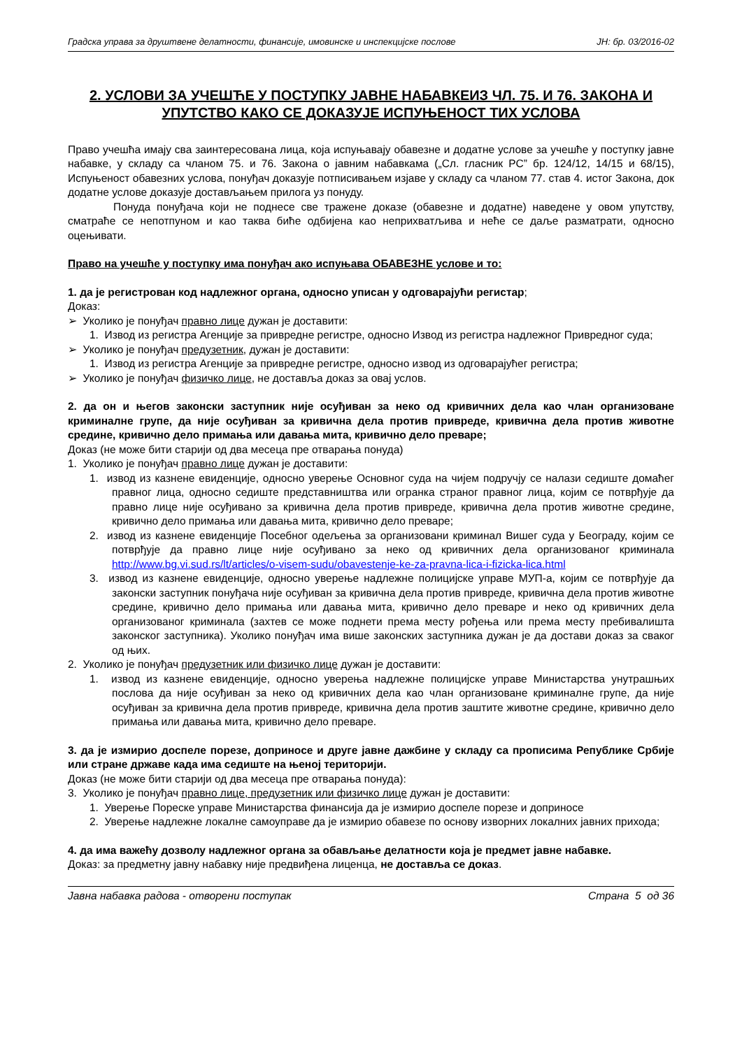Градска управа за друштвене делатности, финансије, имовинске и инспекцијске послове ЈН: бр. 03/2016-02
2. УСЛОВИ ЗА УЧЕШЋЕ У ПОСТУПКУ ЈАВНЕ НАБАВКЕИЗ ЧЛ. 75. И 76. ЗАКОНА И УПУТСТВО КАКО СЕ ДОКАЗУЈЕ ИСПУЊЕНОСТ ТИХ УСЛОВА
Право учешћа имају сва заинтересована лица, која испуњавају обавезне и додатне услове за учешће у поступку јавне набавке, у складу са чланом 75. и 76. Закона о јавним набавкама („Сл. гласник РС” бр. 124/12, 14/15 и 68/15), Испуњеност обавезних услова, понуђач доказује потписивањем изјаве у складу са чланом 77. став 4. истог Закона, док додатне услове доказује достављањем прилога уз понуду.
Понуда понуђача који не поднесе све тражене доказе (обавезне и додатне) наведене у овом упутству, сматраће се непотпуном и као таква биће одбијена као неприхватљива и неће се даље разматрати, односно оцењивати.
Право на учешће у поступку има понуђач ако испуњава ОБАВЕЗНЕ услове и то:
1. да је регистрован код надлежног органа, односно уписан у одговарајући регистар;
Доказ:
➢ Уколико је понуђач правно лице дужан је доставити:
1. Извод из регистра Агенције за привредне регистре, односно Извод из регистра надлежног Привредног суда;
➢ Уколико је понуђач предузетник, дужан је доставити:
1. Извод из регистра Агенције за привредне регистре, односно извод из одговарајућег регистра;
➢ Уколико је понуђач физичко лице, не доставља доказ за овај услов.
2. да он и његов законски заступник није осуђиван за неко од кривичних дела као члан организоване криминалне групе, да није осуђиван за кривична дела против привреде, кривична дела против животне средине, кривично дело примања или давања мита, кривично дело преваре;
Доказ (не може бити старији од два месеца пре отварања понуда)
1. Уколико је понуђач правно лице дужан је доставити:
1. извод из казнене евиденције, односно уверење Основног суда на чијем подручју се налази седиште домаћег правног лица, односно седиште представништва или огранка страног правног лица, којим се потврђује да правно лице није осуђивано за кривична дела против привреде, кривична дела против животне средине, кривично дело примања или давања мита, кривично дело преваре;
2. извод из казнене евиденције Посебног одељења за организовани криминал Вишег суда у Београду, којим се потврђује да правно лице није осуђивано за неко од кривичних дела организованог криминала http://www.bg.vi.sud.rs/lt/articles/o-visem-sudu/obavestenje-ke-za-pravna-lica-i-fizicka-lica.html
3. извод из казнене евиденције, односно уверење надлежне полицијске управе МУП-а, којим се потврђује да законски заступник понуђача није осуђиван за кривична дела против привреде, кривична дела против животне средине, кривично дело примања или давања мита, кривично дело преваре и неко од кривичних дела организованог криминала (захтев се може поднети према месту рођења или према месту пребивалишта законског заступника). Уколико понуђач има више законских заступника дужан је да достави доказ за сваког од њих.
2. Уколико је понуђач предузетник или физичко лице дужан је доставити:
1. извод из казнене евиденције, односно уверења надлежне полицијске управе Министарства унутрашњих послова да није осуђиван за неко од кривичних дела као члан организоване криминалне групе, да није осуђиван за кривична дела против привреде, кривична дела против заштите животне средине, кривично дело примања или давања мита, кривично дело преваре.
3. да је измирио доспеле порезе, доприносе и друге јавне дажбине у складу са прописима Републике Србије или стране државе када има седиште на њеној територији.
Доказ (не може бити старији од два месеца пре отварања понуда):
3. Уколико је понуђач правно лице, предузетник или физичко лице дужан је доставити:
1. Уверење Пореске управе Министарства финансија да је измирио доспеле порезе и доприносе
2. Уверење надлежне локалне самоуправе да је измирио обавезе по основу изворних локалних јавних прихода;
4. да има важећу дозволу надлежног органа за обављање делатности која је предмет јавне набавке.
Доказ: за предметну јавну набавку није предвиђена лиценца, не доставља се доказ.
Јавна набавка радова - отворени поступак Страна 5 од 36